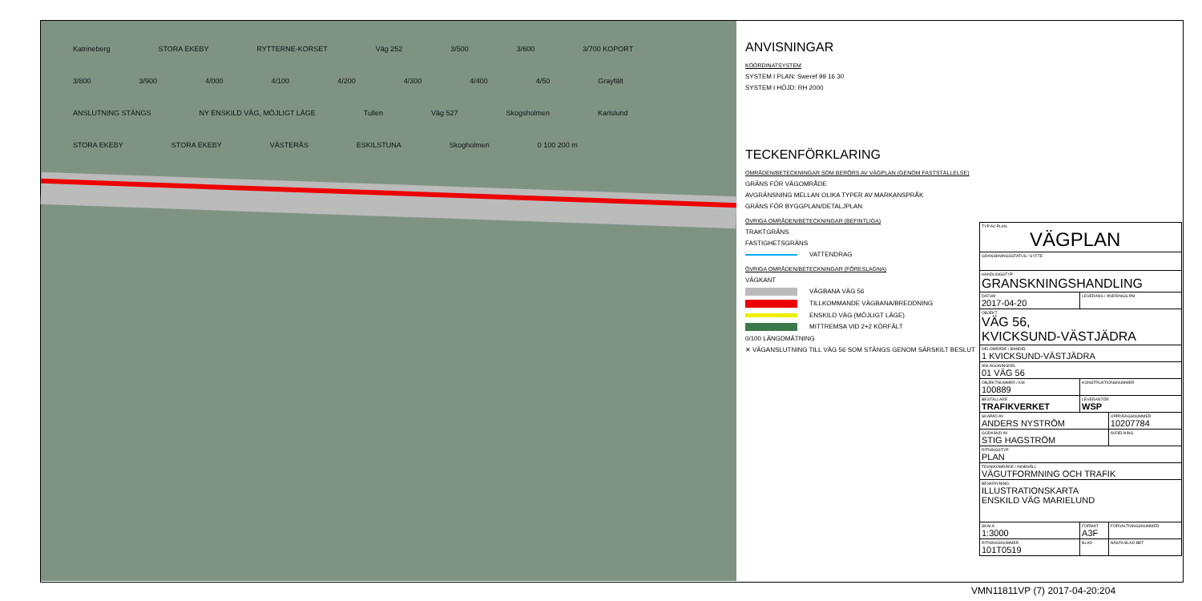Katrineberg STORA EKEBY RYTTERNE-KORSET Väg 252 3/500 3/600 3/700 KOPORT 3/800 3/900 4/000 4/100 4/200 4/300 4/400 4/50 Grayfält ANSLUTNING STÄNGS NY ENSKILD VÄG, MÖJLIGT LÄGE Tullen Väg 527 Skogsholmen Karlslund STORA EKEBY STORA EKEBY VÄSTERÅS ESKILSTUNA Skogholmen 0 100 200 m
ANVISNINGAR
KOORDINATSYSTEM
SYSTEM I PLAN: Sweref 99 16 30
SYSTEM I HÖJD: RH 2000
TECKENFÖRKLARING
OMRÅDEN/BETECKNINGAR SOM BERÖRS AV VÄGPLAN (GENOM FASTSTÄLLELSE)
GRÄNS FÖR VÄGOMRÅDE
AVGRÄNSNING MELLAN OLIKA TYPER AV MARKANSPRÅK
GRÄNS FÖR BYGGPLAN/DETALJPLAN
ÖVRIGA OMRÅDEN/BETECKNINGAR (BEFINTLIGA)
TRAKTGRÄNS
FASTIGHETSGRÄNS
VATTENDRAG
ÖVRIGA OMRÅDEN/BETECKNINGAR (FÖRESLAGNA)
VÄGKANT
VÄGBANA VÄG 56
TILLKOMMANDE VÄGBANA/BREDDNING
ENSKILD VÄG (MÖJLIGT LÄGE)
MITTREMSA VID 2+2 KÖRFÄLT
0/100 LÄNGDMÄTNING
✕ VÄGANSLUTNING TILL VÄG 56 SOM STÄNGS GENOM SÄRSKILT BESLUT
| TYP AV PLAN VÄGPLAN | | |
| GRANSKNINGSSTATUS / SYFTE | | |
| HANDLINGSTYP GRANSKNINGSHANDLING | | |
| DATUM 2017-04-20 | LEVERANS / ÄNDRINGS-PM | |
| OBJEKT VÄG 56, KVICKSUND-VÄSTJÄDRA | | |
| DELOMRÅDE / BANDEL 1 KVICKSUND-VÄSTJÄDRA | | |
| ANLÄGGNINGDEL 01 VÄG 56 | | |
| OBJEKTNUMMER / KM 100889 | KONSTRUKTIONSNUMMER | |
| BESTÄLLARE TRAFIKVERKET | LEVERANTÖR WSP | |
| SKAPAD AV ANDERS NYSTRÖM | | UPPDRAGSNUMMER 10207784 |
| GODKÄND AV STIG HAGSTRÖM | | AVDELNING |
| RITNINGSTYP PLAN | | |
| TEKNIKOMRÅDE / INNEHÅLL VÄGUTFORMNING OCH TRAFIK | | |
| BESKRIVNING ILLUSTRATIONSKARTA ENSKILD VÄG MARIELUND | | |
| SKALA 1:3000 | FORMAT A3F | FÖRVALTNINGSNUMMER |
| RITNINGSNUMMER 101T0519 | BLAD | NÄSTA BLAD BET |
VMN11811VP (7) 2017-04-20:204